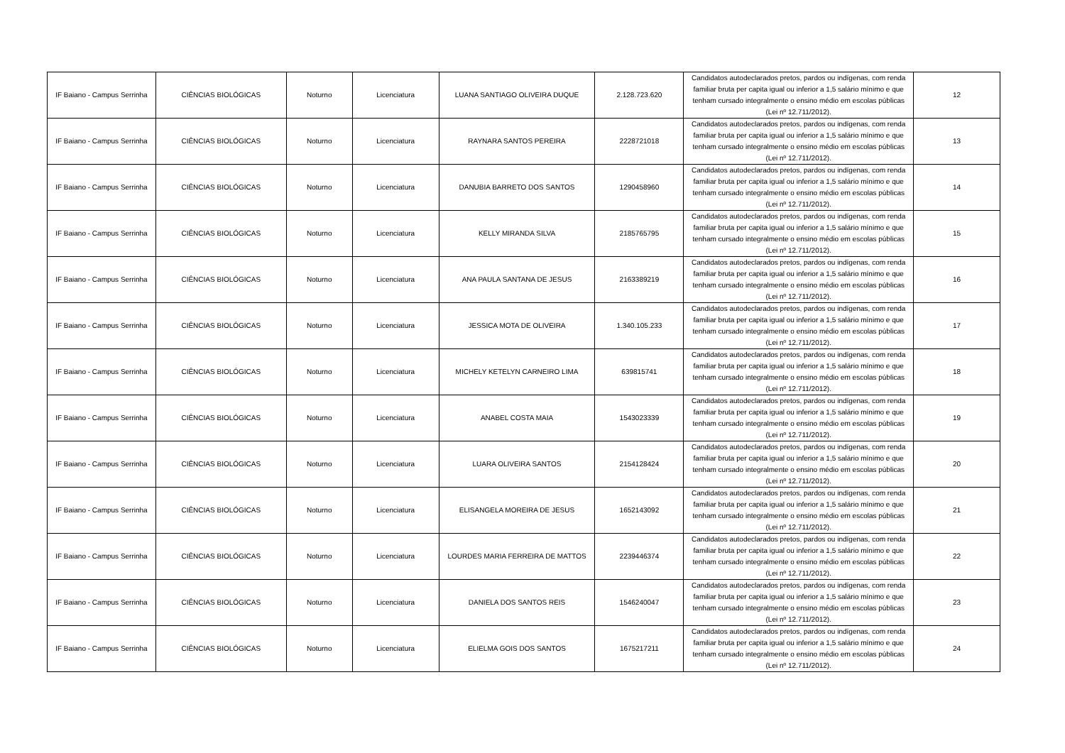| IF Baiano - Campus Serrinha | CIÊNCIAS BIOLÓGICAS | Noturno | Licenciatura | LUANA SANTIAGO OLIVEIRA DUQUE | 2.128.723.620 | Candidatos autodeclarados pretos, pardos ou indígenas, com renda familiar bruta per capita igual ou inferior a 1,5 salário mínimo e que tenham cursado integralmente o ensino médio em escolas públicas (Lei nº 12.711/2012). | 12 |
| IF Baiano - Campus Serrinha | CIÊNCIAS BIOLÓGICAS | Noturno | Licenciatura | RAYNARA SANTOS PEREIRA | 2228721018 | Candidatos autodeclarados pretos, pardos ou indígenas, com renda familiar bruta per capita igual ou inferior a 1,5 salário mínimo e que tenham cursado integralmente o ensino médio em escolas públicas (Lei nº 12.711/2012). | 13 |
| IF Baiano - Campus Serrinha | CIÊNCIAS BIOLÓGICAS | Noturno | Licenciatura | DANUBIA BARRETO DOS SANTOS | 1290458960 | Candidatos autodeclarados pretos, pardos ou indígenas, com renda familiar bruta per capita igual ou inferior a 1,5 salário mínimo e que tenham cursado integralmente o ensino médio em escolas públicas (Lei nº 12.711/2012). | 14 |
| IF Baiano - Campus Serrinha | CIÊNCIAS BIOLÓGICAS | Noturno | Licenciatura | KELLY MIRANDA SILVA | 2185765795 | Candidatos autodeclarados pretos, pardos ou indígenas, com renda familiar bruta per capita igual ou inferior a 1,5 salário mínimo e que tenham cursado integralmente o ensino médio em escolas públicas (Lei nº 12.711/2012). | 15 |
| IF Baiano - Campus Serrinha | CIÊNCIAS BIOLÓGICAS | Noturno | Licenciatura | ANA PAULA SANTANA DE JESUS | 2163389219 | Candidatos autodeclarados pretos, pardos ou indígenas, com renda familiar bruta per capita igual ou inferior a 1,5 salário mínimo e que tenham cursado integralmente o ensino médio em escolas públicas (Lei nº 12.711/2012). | 16 |
| IF Baiano - Campus Serrinha | CIÊNCIAS BIOLÓGICAS | Noturno | Licenciatura | JESSICA MOTA DE OLIVEIRA | 1.340.105.233 | Candidatos autodeclarados pretos, pardos ou indígenas, com renda familiar bruta per capita igual ou inferior a 1,5 salário mínimo e que tenham cursado integralmente o ensino médio em escolas públicas (Lei nº 12.711/2012). | 17 |
| IF Baiano - Campus Serrinha | CIÊNCIAS BIOLÓGICAS | Noturno | Licenciatura | MICHELY KETELYN CARNEIRO LIMA | 639815741 | Candidatos autodeclarados pretos, pardos ou indígenas, com renda familiar bruta per capita igual ou inferior a 1,5 salário mínimo e que tenham cursado integralmente o ensino médio em escolas públicas (Lei nº 12.711/2012). | 18 |
| IF Baiano - Campus Serrinha | CIÊNCIAS BIOLÓGICAS | Noturno | Licenciatura | ANABEL COSTA MAIA | 1543023339 | Candidatos autodeclarados pretos, pardos ou indígenas, com renda familiar bruta per capita igual ou inferior a 1,5 salário mínimo e que tenham cursado integralmente o ensino médio em escolas públicas (Lei nº 12.711/2012). | 19 |
| IF Baiano - Campus Serrinha | CIÊNCIAS BIOLÓGICAS | Noturno | Licenciatura | LUARA OLIVEIRA SANTOS | 2154128424 | Candidatos autodeclarados pretos, pardos ou indígenas, com renda familiar bruta per capita igual ou inferior a 1,5 salário mínimo e que tenham cursado integralmente o ensino médio em escolas públicas (Lei nº 12.711/2012). | 20 |
| IF Baiano - Campus Serrinha | CIÊNCIAS BIOLÓGICAS | Noturno | Licenciatura | ELISANGELA MOREIRA DE JESUS | 1652143092 | Candidatos autodeclarados pretos, pardos ou indígenas, com renda familiar bruta per capita igual ou inferior a 1,5 salário mínimo e que tenham cursado integralmente o ensino médio em escolas públicas (Lei nº 12.711/2012). | 21 |
| IF Baiano - Campus Serrinha | CIÊNCIAS BIOLÓGICAS | Noturno | Licenciatura | LOURDES MARIA FERREIRA DE MATTOS | 2239446374 | Candidatos autodeclarados pretos, pardos ou indígenas, com renda familiar bruta per capita igual ou inferior a 1,5 salário mínimo e que tenham cursado integralmente o ensino médio em escolas públicas (Lei nº 12.711/2012). | 22 |
| IF Baiano - Campus Serrinha | CIÊNCIAS BIOLÓGICAS | Noturno | Licenciatura | DANIELA DOS SANTOS REIS | 1546240047 | Candidatos autodeclarados pretos, pardos ou indígenas, com renda familiar bruta per capita igual ou inferior a 1,5 salário mínimo e que tenham cursado integralmente o ensino médio em escolas públicas (Lei nº 12.711/2012). | 23 |
| IF Baiano - Campus Serrinha | CIÊNCIAS BIOLÓGICAS | Noturno | Licenciatura | ELIELMA GOIS DOS SANTOS | 1675217211 | Candidatos autodeclarados pretos, pardos ou indígenas, com renda familiar bruta per capita igual ou inferior a 1,5 salário mínimo e que tenham cursado integralmente o ensino médio em escolas públicas (Lei nº 12.711/2012). | 24 |